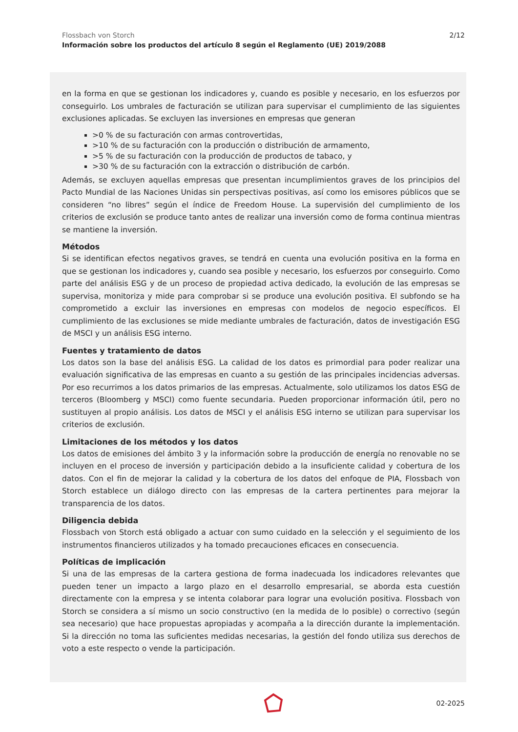Flossbach von Storch
Información sobre los productos del artículo 8 según el Reglamento (UE) 2019/2088
2/12
en la forma en que se gestionan los indicadores y, cuando es posible y necesario, en los esfuerzos por conseguirlo. Los umbrales de facturación se utilizan para supervisar el cumplimiento de las siguientes exclusiones aplicadas. Se excluyen las inversiones en empresas que generan
>0 % de su facturación con armas controvertidas,
>10 % de su facturación con la producción o distribución de armamento,
>5 % de su facturación con la producción de productos de tabaco, y
>30 % de su facturación con la extracción o distribución de carbón.
Además, se excluyen aquellas empresas que presentan incumplimientos graves de los principios del Pacto Mundial de las Naciones Unidas sin perspectivas positivas, así como los emisores públicos que se consideren “no libres” según el índice de Freedom House. La supervisión del cumplimiento de los criterios de exclusión se produce tanto antes de realizar una inversión como de forma continua mientras se mantiene la inversión.
Métodos
Si se identifican efectos negativos graves, se tendrá en cuenta una evolución positiva en la forma en que se gestionan los indicadores y, cuando sea posible y necesario, los esfuerzos por conseguirlo. Como parte del análisis ESG y de un proceso de propiedad activa dedicado, la evolución de las empresas se supervisa, monitoriza y mide para comprobar si se produce una evolución positiva. El subfondo se ha comprometido a excluir las inversiones en empresas con modelos de negocio específicos. El cumplimiento de las exclusiones se mide mediante umbrales de facturación, datos de investigación ESG de MSCI y un análisis ESG interno.
Fuentes y tratamiento de datos
Los datos son la base del análisis ESG. La calidad de los datos es primordial para poder realizar una evaluación significativa de las empresas en cuanto a su gestión de las principales incidencias adversas. Por eso recurrimos a los datos primarios de las empresas. Actualmente, solo utilizamos los datos ESG de terceros (Bloomberg y MSCI) como fuente secundaria. Pueden proporcionar información útil, pero no sustituyen al propio análisis. Los datos de MSCI y el análisis ESG interno se utilizan para supervisar los criterios de exclusión.
Limitaciones de los métodos y los datos
Los datos de emisiones del ámbito 3 y la información sobre la producción de energía no renovable no se incluyen en el proceso de inversión y participación debido a la insuficiente calidad y cobertura de los datos. Con el fin de mejorar la calidad y la cobertura de los datos del enfoque de PIA, Flossbach von Storch establece un diálogo directo con las empresas de la cartera pertinentes para mejorar la transparencia de los datos.
Diligencia debida
Flossbach von Storch está obligado a actuar con sumo cuidado en la selección y el seguimiento de los instrumentos financieros utilizados y ha tomado precauciones eficaces en consecuencia.
Políticas de implicación
Si una de las empresas de la cartera gestiona de forma inadecuada los indicadores relevantes que pueden tener un impacto a largo plazo en el desarrollo empresarial, se aborda esta cuestión directamente con la empresa y se intenta colaborar para lograr una evolución positiva. Flossbach von Storch se considera a sí mismo un socio constructivo (en la medida de lo posible) o correctivo (según sea necesario) que hace propuestas apropiadas y acompaña a la dirección durante la implementación. Si la dirección no toma las suficientes medidas necesarias, la gestión del fondo utiliza sus derechos de voto a este respecto o vende la participación.
02-2025